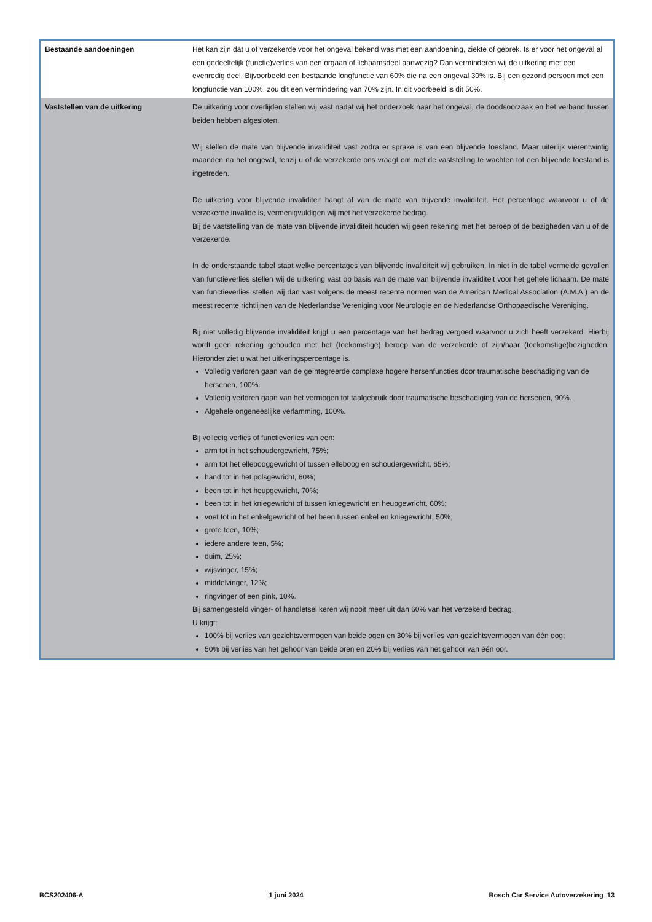| Bestaande aandoeningen | Het kan zijn dat u of verzekerde voor het ongeval bekend was met een aandoening, ziekte of gebrek. Is er voor het ongeval al een gedeeltelijk (functie)verlies van een orgaan of lichaamsdeel aanwezig? Dan verminderen wij de uitkering met een evenredig deel. Bijvoorbeeld een bestaande longfunctie van 60% die na een ongeval 30% is. Bij een gezond persoon met een longfunctie van 100%, zou dit een vermindering van 70% zijn. In dit voorbeeld is dit 50%. |
| Vaststellen van de uitkering | De uitkering voor overlijden stellen wij vast nadat wij het onderzoek naar het ongeval, de doodsoorzaak en het verband tussen beiden hebben afgesloten. Wij stellen de mate van blijvende invaliditeit vast zodra er sprake is van een blijvende toestand. Maar uiterlijk vierentwintig maanden na het ongeval, tenzij u of de verzekerde ons vraagt om met de vaststelling te wachten tot een blijvende toestand is ingetreden. De uitkering voor blijvende invaliditeit hangt af van de mate van blijvende invaliditeit. Het percentage waarvoor u of de verzekerde invalide is, vermenigvuldigen wij met het verzekerde bedrag. Bij de vaststelling van de mate van blijvende invaliditeit houden wij geen rekening met het beroep of de bezigheden van u of de verzekerde. In de onderstaande tabel staat welke percentages van blijvende invaliditeit wij gebruiken. In niet in de tabel vermelde gevallen van functieverlies stellen wij de uitkering vast op basis van de mate van blijvende invaliditeit voor het gehele lichaam. De mate van functieverlies stellen wij dan vast volgens de meest recente normen van de American Medical Association (A.M.A.) en de meest recente richtlijnen van de Nederlandse Vereniging voor Neurologie en de Nederlandse Orthopaedische Vereniging. Bij niet volledig blijvende invaliditeit krijgt u een percentage van het bedrag vergoed waarvoor u zich heeft verzekerd. Hierbij wordt geen rekening gehouden met het (toekomstige) beroep van de verzekerde of zijn/haar (toekomstige)bezigheden. Hieronder ziet u wat het uitkeringspercentage is. Volledig verloren gaan van de geïntegreerde complexe hogere hersenfuncties door traumatische beschadiging van de hersenen, 100%. Volledig verloren gaan van het vermogen tot taalgebruik door traumatische beschadiging van de hersenen, 90%. Algehele ongeneeslijke verlamming, 100%. Bij volledig verlies of functieverlies van een: arm tot in het schoudergewricht, 75%; arm tot het ellebooggewricht of tussen elleboog en schoudergewricht, 65%; hand tot in het polsgewricht, 60%; been tot in het heupgewricht, 70%; been tot in het kniegewricht of tussen kniegewricht en heupgewricht, 60%; voet tot in het enkelgewricht of het been tussen enkel en kniegewricht, 50%; grote teen, 10%; iedere andere teen, 5%; duim, 25%; wijsvinger, 15%; middelvinger, 12%; ringvinger of een pink, 10%. Bij samengesteld vinger- of handletsel keren wij nooit meer uit dan 60% van het verzekerd bedrag. U krijgt: 100% bij verlies van gezichtsvermogen van beide ogen en 30% bij verlies van gezichtsvermogen van één oog; 50% bij verlies van het gehoor van beide oren en 20% bij verlies van het gehoor van één oor. |
BCS202406-A 1 juni 2024 Bosch Car Service Autoverzekering 13